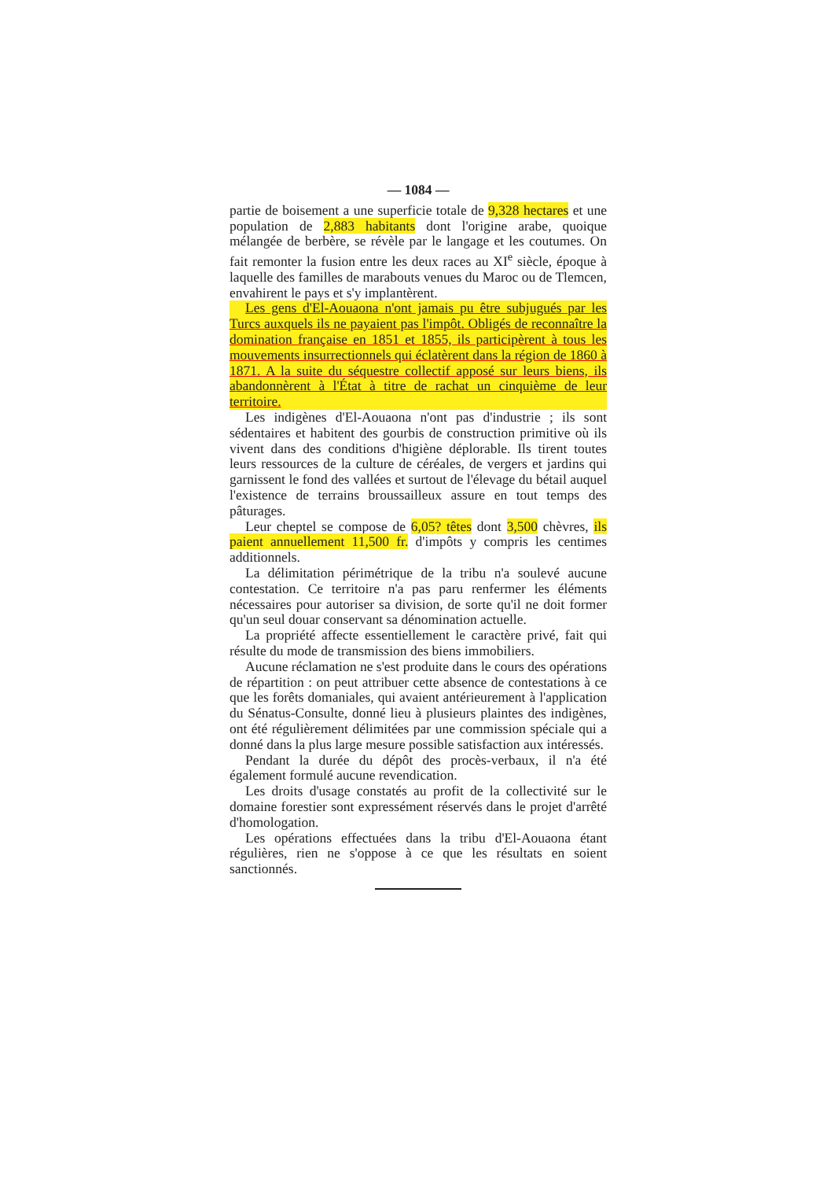— 1084 —
partie de boisement a une superficie totale de 9,328 hectares et une population de 2,883 habitants dont l'origine arabe, quoique mélangée de berbère, se révèle par le langage et les coutumes. On fait remonter la fusion entre les deux races au XI<sup>e</sup> siècle, époque à laquelle des familles de marabouts venues du Maroc ou de Tlemcen, envahirent le pays et s'y implantèrent.
Les gens d'El-Aouaona n'ont jamais pu être subjugués par les Turcs auxquels ils ne payaient pas l'impôt. Obligés de reconnaître la domination française en 1851 et 1855, ils participèrent à tous les mouvements insurrectionnels qui éclatèrent dans la région de 1860 à 1871. A la suite du séquestre collectif apposé sur leurs biens, ils abandonnèrent à l'État à titre de rachat un cinquième de leur territoire.
Les indigènes d'El-Aouaona n'ont pas d'industrie ; ils sont sédentaires et habitent des gourbis de construction primitive où ils vivent dans des conditions d'higiène déplorable. Ils tirent toutes leurs ressources de la culture de céréales, de vergers et jardins qui garnissent le fond des vallées et surtout de l'élevage du bétail auquel l'existence de terrains broussailleux assure en tout temps des pâturages.
Leur cheptel se compose de 6,05? têtes dont 3,500 chèvres, ils paient annuellement 11,500 fr. d'impôts y compris les centimes additionnels.
La délimitation périmétrique de la tribu n'a soulevé aucune contestation. Ce territoire n'a pas paru renfermer les éléments nécessaires pour autoriser sa division, de sorte qu'il ne doit former qu'un seul douar conservant sa dénomination actuelle.
La propriété affecte essentiellement le caractère privé, fait qui résulte du mode de transmission des biens immobiliers.
Aucune réclamation ne s'est produite dans le cours des opérations de répartition : on peut attribuer cette absence de contestations à ce que les forêts domaniales, qui avaient antérieurement à l'application du Sénatus-Consulte, donné lieu à plusieurs plaintes des indigènes, ont été régulièrement délimitées par une commission spéciale qui a donné dans la plus large mesure possible satisfaction aux intéressés.
Pendant la durée du dépôt des procès-verbaux, il n'a été également formulé aucune revendication.
Les droits d'usage constatés au profit de la collectivité sur le domaine forestier sont expressément réservés dans le projet d'arrêté d'homologation.
Les opérations effectuées dans la tribu d'El-Aouaona étant régulières, rien ne s'oppose à ce que les résultats en soient sanctionnés.